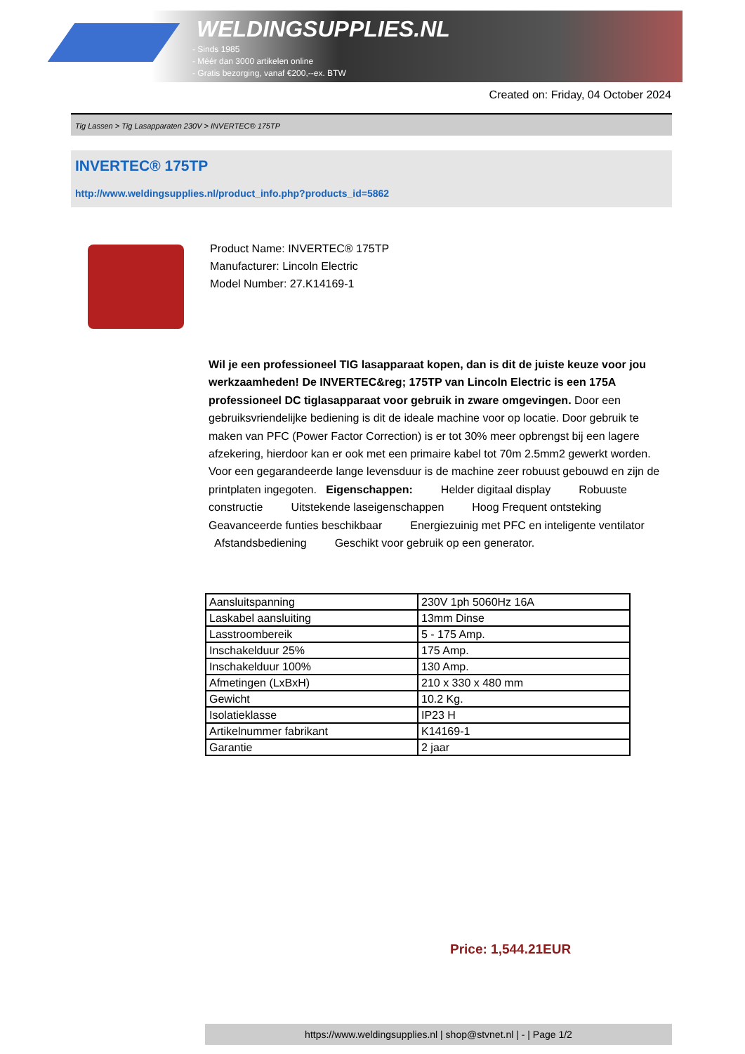WELDINGSUPPLIES.NL
- Sinds 1985
- Méér dan 3000 artikelen online
- Gratis bezorging, vanaf €200,--ex. BTW
Created on: Friday, 04 October 2024
Tig Lassen > Tig Lasapparaten 230V > INVERTEC® 175TP
INVERTEC® 175TP
http://www.weldingsupplies.nl/product_info.php?products_id=5862
Product Name: INVERTEC® 175TP
Manufacturer: Lincoln Electric
Model Number: 27.K14169-1
Wil je een professioneel TIG lasapparaat kopen, dan is dit de juiste keuze voor jou werkzaamheden! De INVERTEC&reg; 175TP van Lincoln Electric is een 175A professioneel DC tiglasapparaat voor gebruik in zware omgevingen. Door een gebruiksvriendelijke bediening is dit de ideale machine voor op locatie. Door gebruik te maken van PFC (Power Factor Correction) is er tot 30% meer opbrengst bij een lagere afzekering, hierdoor kan er ook met een primaire kabel tot 70m 2.5mm2 gewerkt worden. Voor een gegarandeerde lange levensduur is de machine zeer robuust gebouwd en zijn de printplaten ingegoten. Eigenschappen: Helder digitaal display Robuuste constructie Uitstekende laseigenschappen Hoog Frequent ontsteking Geavanceerde funties beschikbaar Energiezuinig met PFC en inteligente ventilator Afstandsbediening Geschikt voor gebruik op een generator.
| Aansluitspanning | 230V 1ph 5060Hz 16A |
| Laskabel aansluiting | 13mm Dinse |
| Lasstroombereik | 5 - 175 Amp. |
| Inschakelduur 25% | 175 Amp. |
| Inschakelduur 100% | 130 Amp. |
| Afmetingen (LxBxH) | 210 x 330 x 480 mm |
| Gewicht | 10.2 Kg. |
| Isolatieklasse | IP23 H |
| Artikelnummer fabrikant | K14169-1 |
| Garantie | 2 jaar |
Price: 1,544.21EUR
https://www.weldingsupplies.nl | shop@stvnet.nl | - | Page 1/2